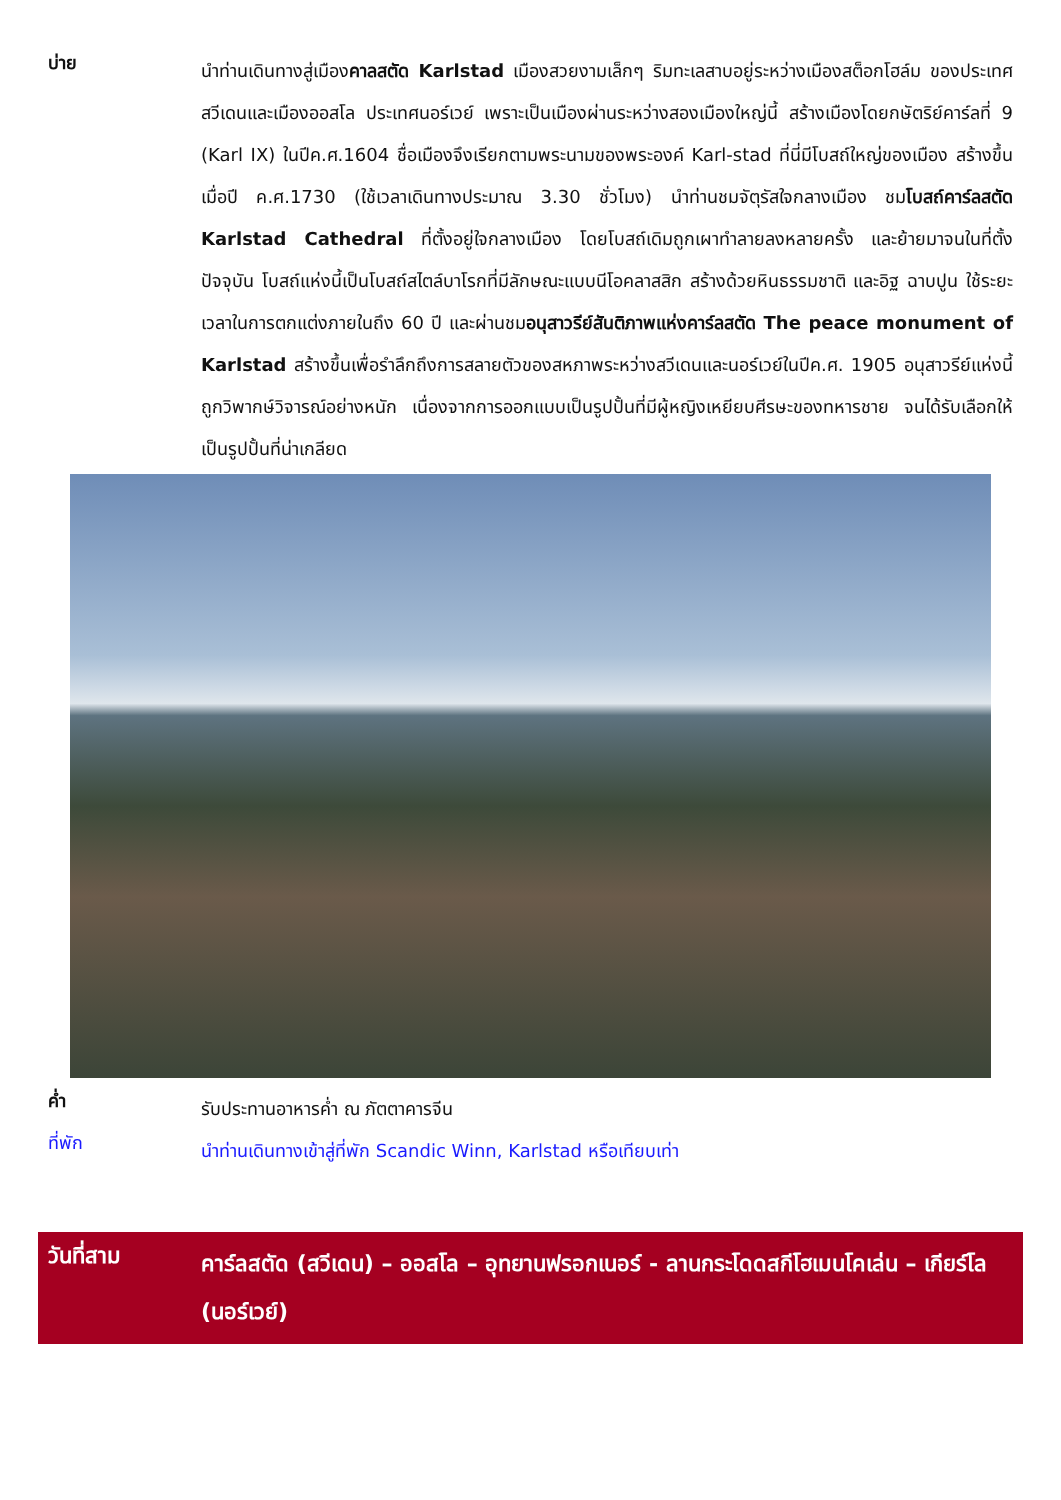บ่าย
นำท่านเดินทางสู่เมืองคาลสตัด Karlstad เมืองสวยงามเล็กๆ ริมทะเลสาบอยู่ระหว่างเมืองสต็อกโฮล์ม ของประเทศสวีเดนและเมืองออสโล ประเทศนอร์เวย์ เพราะเป็นเมืองผ่านระหว่างสองเมืองใหญ่นี้ สร้างเมืองโดยกษัตริย์คาร์ลที่ 9 (Karl IX) ในปีค.ศ.1604 ชื่อเมืองจึงเรียกตามพระนามของพระองค์ Karl-stad ที่นี่มีโบสถ์ใหญ่ของเมือง สร้างขึ้นเมื่อปี ค.ศ.1730 (ใช้เวลาเดินทางประมาณ 3.30 ชั่วโมง) นำท่านชมจัตุรัสใจกลางเมือง ชมโบสถ์คาร์ลสตัด Karlstad Cathedral ที่ตั้งอยู่ใจกลางเมือง โดยโบสถ์เดิมถูกเผาทำลายลงหลายครั้ง และย้ายมาจนในที่ตั้งปัจจุบัน โบสถ์แห่งนี้เป็นโบสถ์สไตล์บาโรกที่มีลักษณะแบบนีโอคลาสสิก สร้างด้วยหินธรรมชาติ และอิฐ ฉาบปูน ใช้ระยะเวลาในการตกแต่งภายในถึง 60 ปี และผ่านชมอนุสาวรีย์สันติภาพแห่งคาร์ลสตัด The peace monument of Karlstad สร้างขึ้นเพื่อรำลึกถึงการสลายตัวของสหภาพระหว่างสวีเดนและนอร์เวย์ในปีค.ศ. 1905 อนุสาวรีย์แห่งนี้ถูกวิพากษ์วิจารณ์อย่างหนัก เนื่องจากการออกแบบเป็นรูปปั้นที่มีผู้หญิงเหยียบศีรษะของทหารชาย จนได้รับเลือกให้เป็นรูปปั้นที่น่าเกลียด
ค่ำ
รับประทานอาหารค่ำ ณ ภัตตาคารจีน
ที่พัก
นำท่านเดินทางเข้าสู่ที่พัก Scandic Winn, Karlstad หรือเทียบเท่า
วันที่สาม
คาร์ลสตัด (สวีเดน) – ออสโล – อุทยานฟรอกเนอร์ - ลานกระโดดสกีโฮเมนโคเล่น – เกียร์โล (นอร์เวย์)